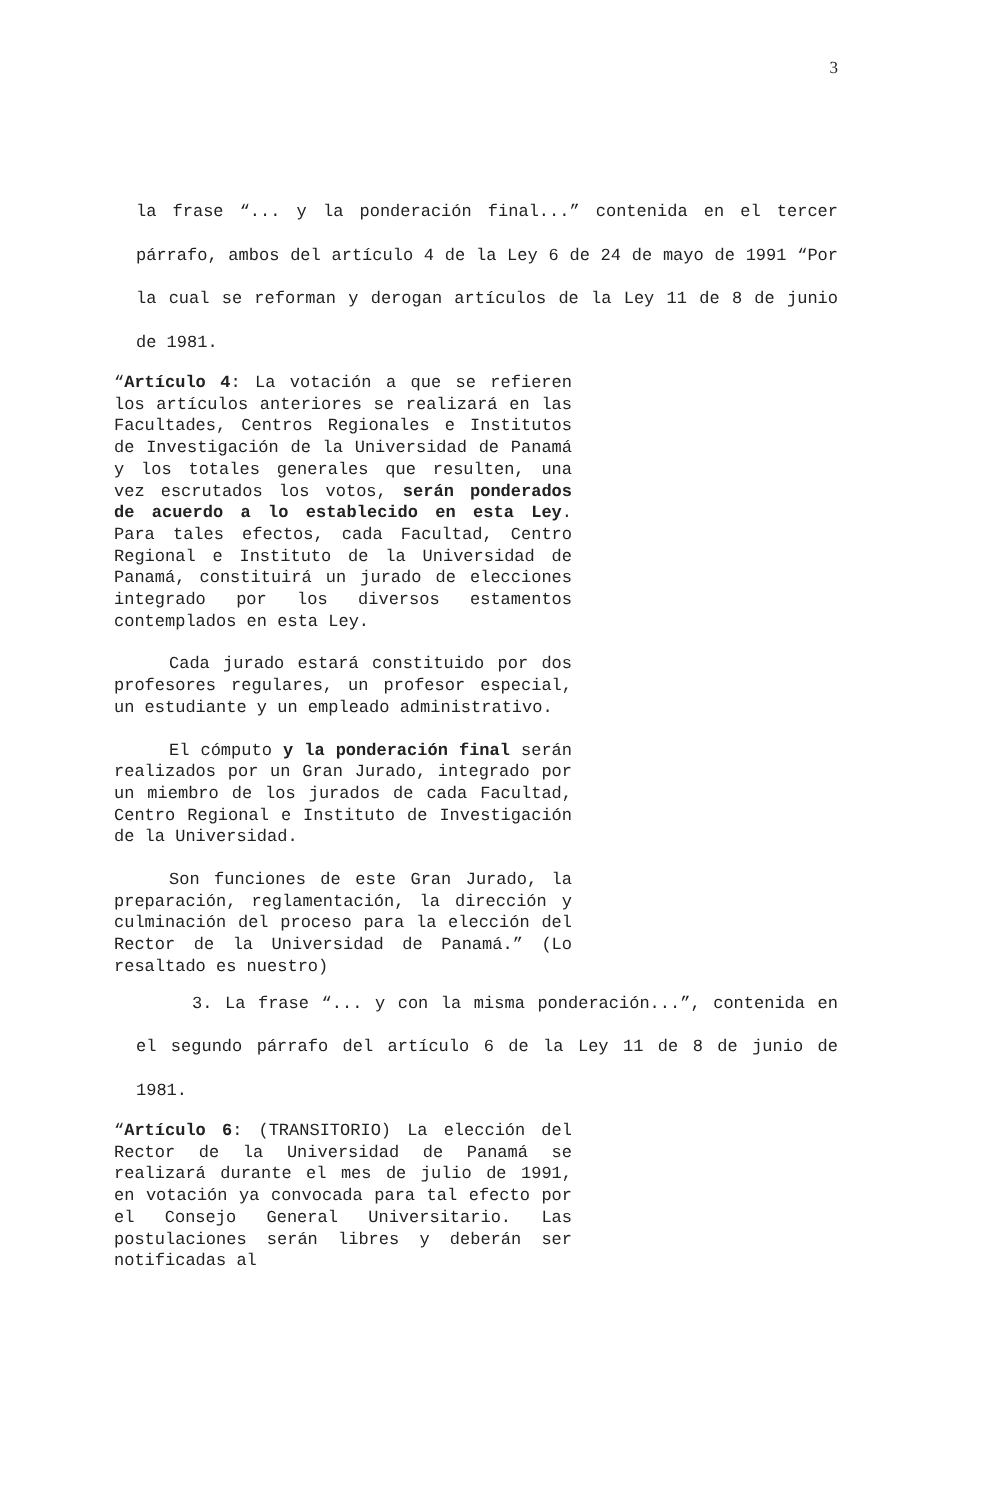3
la frase “... y la ponderación final...” contenida en el tercer párrafo, ambos del artículo 4 de la Ley 6 de 24 de mayo de 1991 “Por la cual se reforman y derogan artículos de la Ley 11 de 8 de junio de 1981.
“Artículo 4: La votación a que se refieren los artículos anteriores se realizará en las Facultades, Centros Regionales e Institutos de Investigación de la Universidad de Panamá y los totales generales que resulten, una vez escrutados los votos, serán ponderados de acuerdo a lo establecido en esta Ley. Para tales efectos, cada Facultad, Centro Regional e Instituto de la Universidad de Panamá, constituirá un jurado de elecciones integrado por los diversos estamentos contemplados en esta Ley.
Cada jurado estará constituido por dos profesores regulares, un profesor especial, un estudiante y un empleado administrativo.
El cómputo y la ponderación final serán realizados por un Gran Jurado, integrado por un miembro de los jurados de cada Facultad, Centro Regional e Instituto de Investigación de la Universidad.
Son funciones de este Gran Jurado, la preparación, reglamentación, la dirección y culminación del proceso para la elección del Rector de la Universidad de Panamá.” (Lo resaltado es nuestro)
3. La frase “... y con la misma ponderación...”, contenida en el segundo párrafo del artículo 6 de la Ley 11 de 8 de junio de 1981.
“Artículo 6: (TRANSITORIO) La elección del Rector de la Universidad de Panamá se realizará durante el mes de julio de 1991, en votación ya convocada para tal efecto por el Consejo General Universitario. Las postulaciones serán libres y deberán ser notificadas al